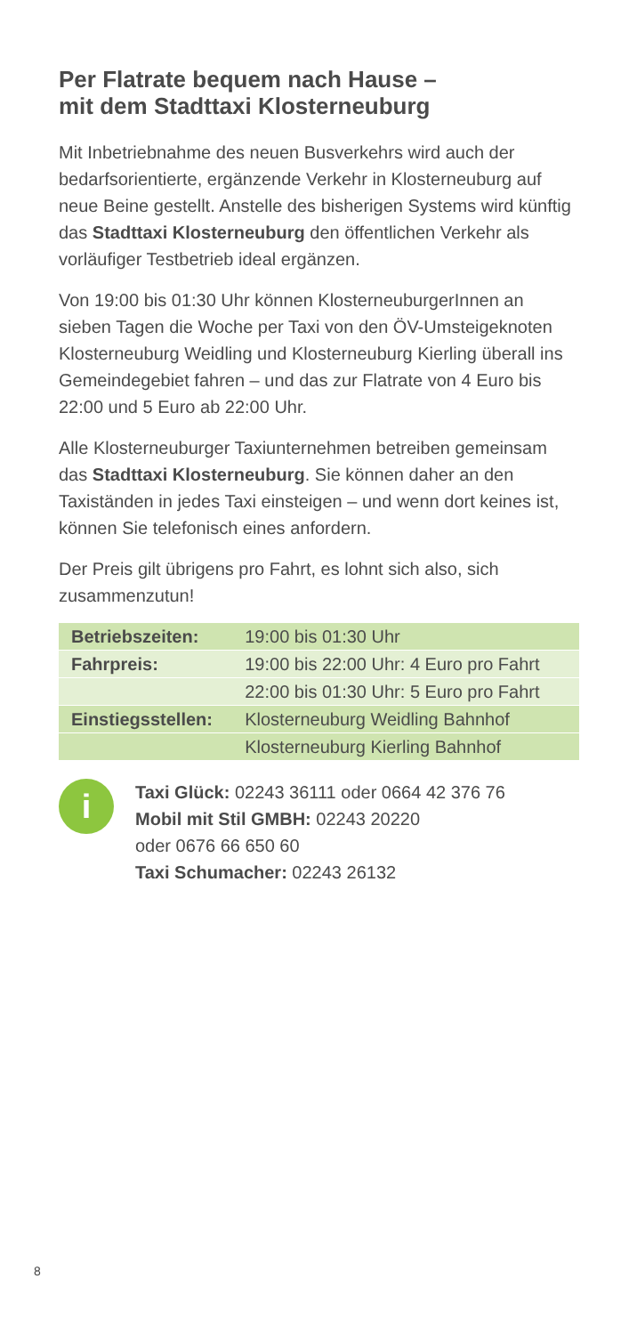Per Flatrate bequem nach Hause –
mit dem Stadttaxi Klosterneuburg
Mit Inbetriebnahme des neuen Busverkehrs wird auch der bedarfsorientierte, ergänzende Verkehr in Klosterneuburg auf neue Beine gestellt. Anstelle des bisherigen Systems wird künftig das Stadttaxi Klosterneuburg den öffentlichen Verkehr als vorläufiger Testbetrieb ideal ergänzen.
Von 19:00 bis 01:30 Uhr können KlosterneuburgerInnen an sieben Tagen die Woche per Taxi von den ÖV-Umsteigeknoten Klosterneuburg Weidling und Klosterneuburg Kierling überall ins Gemeindegebiet fahren – und das zur Flatrate von 4 Euro bis 22:00 und 5 Euro ab 22:00 Uhr.
Alle Klosterneuburger Taxiunternehmen betreiben gemeinsam das Stadttaxi Klosterneuburg. Sie können daher an den Taxiständen in jedes Taxi einsteigen – und wenn dort keines ist, können Sie telefonisch eines anfordern.
Der Preis gilt übrigens pro Fahrt, es lohnt sich also, sich zusammenzutun!
| Betriebszeiten: | 19:00 bis 01:30 Uhr |
| Fahrpreis: | 19:00 bis 22:00 Uhr: 4 Euro pro Fahrt |
| | 22:00 bis 01:30 Uhr: 5 Euro pro Fahrt |
| Einstiegsstellen: | Klosterneuburg Weidling Bahnhof |
| | Klosterneuburg Kierling Bahnhof |
i
Taxi Glück: 02243 36111 oder 0664 42 376 76
Mobil mit Stil GMBH: 02243 20220
oder 0676 66 650 60
Taxi Schumacher: 02243 26132
8